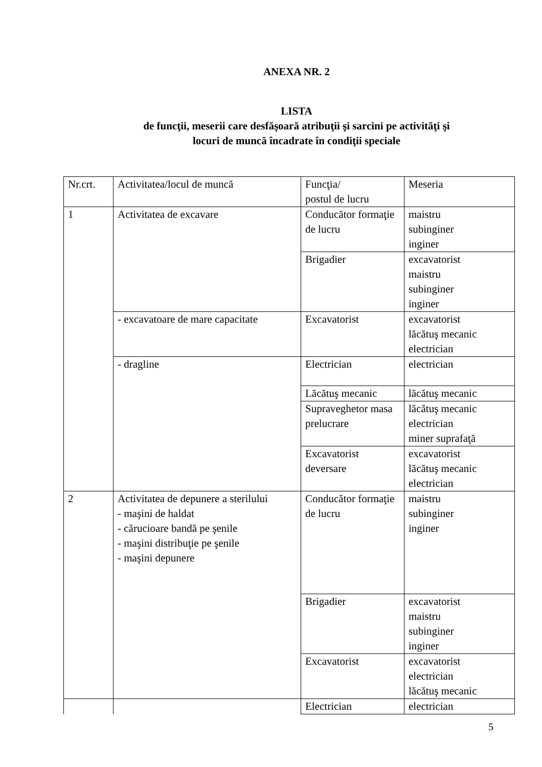ANEXA NR. 2
LISTA
de funcţii, meserii care desfăşoară atribuţii şi sarcini pe activităţi şi
locuri de muncă încadrate în condiţii speciale
| Nr.crt. | Activitatea/locul de muncă | Funcţia/ postul de lucru | Meseria |
| 1 | Activitatea de excavare | Conducător formaţie de lucru | maistru subinginer inginer |
| | | Brigadier | excavatorist maistru subinginer inginer |
| | - excavatoare de mare capacitate | Excavatorist | excavatorist lăcătuş mecanic electrician |
| | - dragline | Electrician | electrician |
| | | Lăcătuş mecanic | lăcătuş mecanic |
| | | Supraveghetor masa prelucrare | lăcătuş mecanic electrician miner suprafaţă |
| | | Excavatorist deversare | excavatorist lăcătuş mecanic electrician |
| 2 | Activitatea de depunere a sterilului - maşini de haldat - cărucioare bandă pe şenile - maşini distribuţie pe şenile - maşini depunere | Conducător formaţie de lucru | maistru subinginer inginer |
| | | Brigadier | excavatorist maistru subinginer inginer |
| | | Excavatorist | excavatorist electrician lăcătuş mecanic |
| | | Electrician | electrician |
5